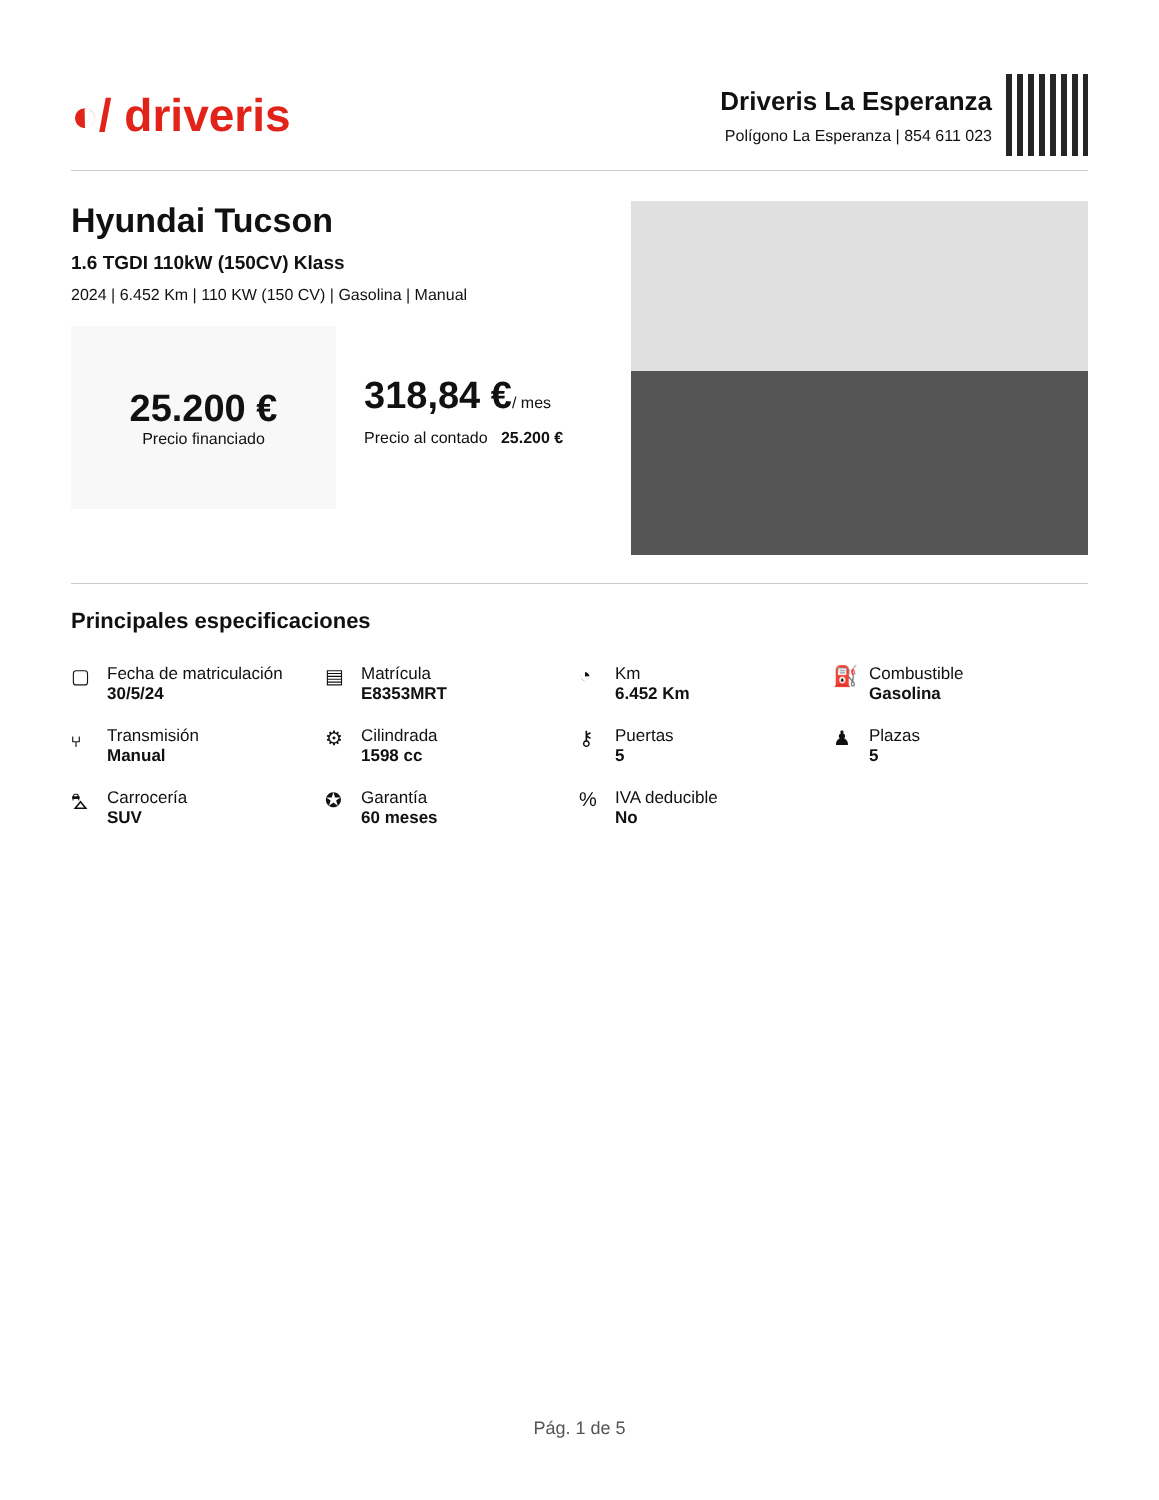◐/ driveris
Driveris La Esperanza
Polígono La Esperanza | 854 611 023
Hyundai Tucson
1.6 TGDI 110kW (150CV) Klass
2024 | 6.452 Km | 110 KW (150 CV) | Gasolina | Manual
25.200 €
Precio financiado
318,84 €/ mes
Precio al contado 25.200 €
Principales especificaciones
▢
Fecha de matriculación
30/5/24
▤
Matrícula
E8353MRT
◔
Km
6.452 Km
⛽
Combustible
Gasolina
⑂
Transmisión
Manual
⚙
Cilindrada
1598 cc
⚷
Puertas
5
♟
Plazas
5
⛍
Carrocería
SUV
✪
Garantía
60 meses
%
IVA deducible
No
Pág. 1 de 5